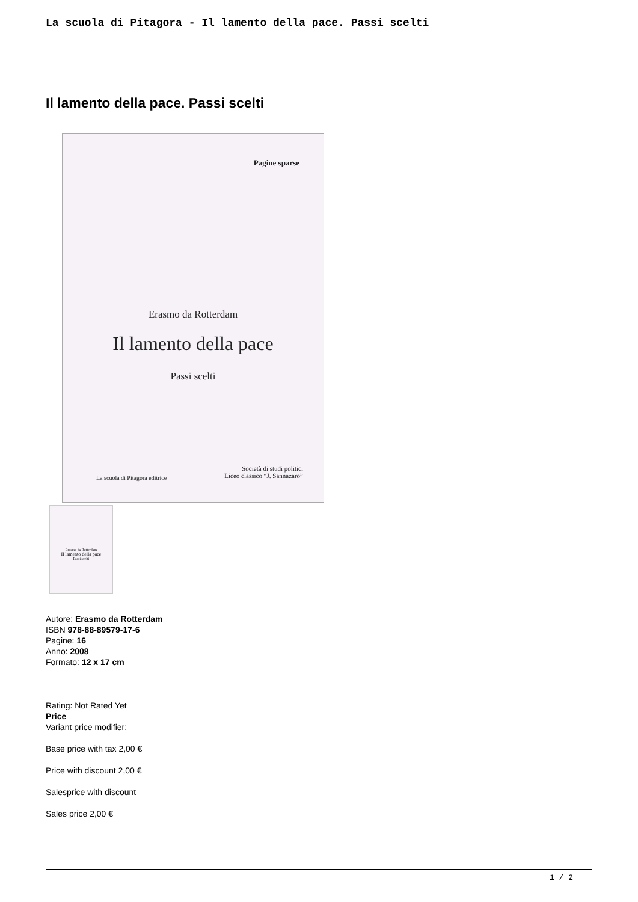La scuola di Pitagora - Il lamento della pace. Passi scelti
Il lamento della pace. Passi scelti
Pagine sparse
Erasmo da Rotterdam
Il lamento della pace
Passi scelti
La scuola di Pitagora editrice
Società di studi politici
Liceo classico “J. Sannazaro”
Erasmo da Rotterdam
Il lamento della pace
Passi scelti
Autore: Erasmo da Rotterdam
ISBN 978-88-89579-17-6
Pagine: 16
Anno: 2008
Formato: 12 x 17 cm
Rating: Not Rated Yet
Price
Variant price modifier:
Base price with tax 2,00 €
Price with discount 2,00 €
Salesprice with discount
Sales price 2,00 €
1 / 2